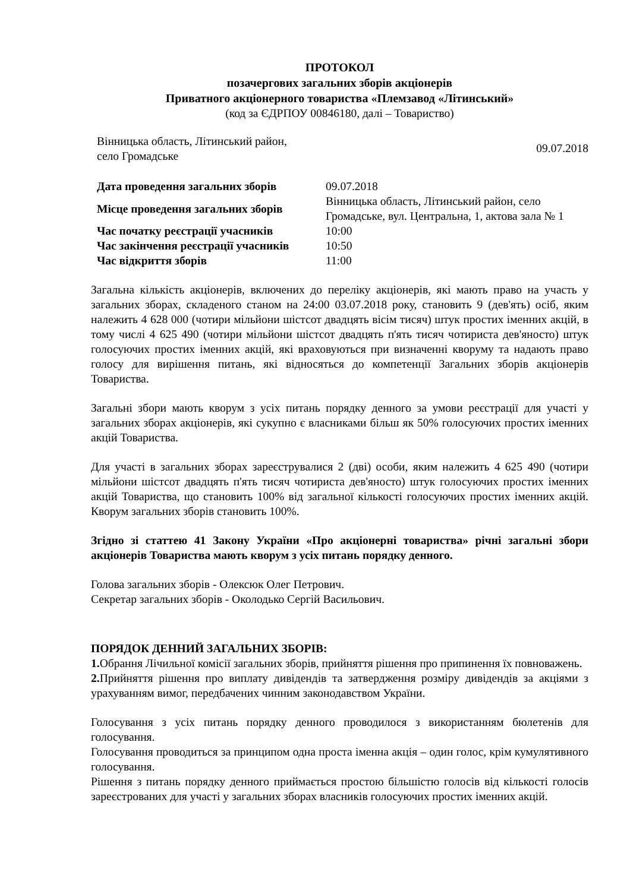ПРОТОКОЛ
позачергових загальних зборів акціонерів
Приватного акціонерного товариства «Племзавод «Літинський»
(код за ЄДРПОУ 00846180, далі – Товариство)
Вінницька область, Літинський район,
село Громадське
09.07.2018
| Дата проведення загальних зборів | 09.07.2018 |
| Місце проведення загальних зборів | Вінницька область, Літинський район, село Громадське, вул. Центральна, 1, актова зала № 1 |
| Час початку реєстрації учасників | 10:00 |
| Час закінчення реєстрації учасників | 10:50 |
| Час відкриття зборів | 11:00 |
Загальна кількість акціонерів, включених до переліку акціонерів, які мають право на участь у загальних зборах, складеного станом на 24:00 03.07.2018 року, становить 9 (дев'ять) осіб, яким належить 4 628 000 (чотири мільйони шістсот двадцять вісім тисяч) штук простих іменних акцій, в тому числі 4 625 490 (чотири мільйони шістсот двадцять п'ять тисяч чотириста дев'яносто) штук голосуючих простих іменних акцій, які враховуються при визначенні кворуму та надають право голосу для вирішення питань, які відносяться до компетенції Загальних зборів акціонерів Товариства.
Загальні збори мають кворум з усіх питань порядку денного за умови реєстрації для участі у загальних зборах акціонерів, які сукупно є власниками більш як 50% голосуючих простих іменних акцій Товариства.
Для участі в загальних зборах зареєструвалися 2 (дві) особи, яким належить 4 625 490 (чотири мільйони шістсот двадцять п'ять тисяч чотириста дев'яносто) штук голосуючих простих іменних акцій Товариства, що становить 100% від загальної кількості голосуючих простих іменних акцій. Кворум загальних зборів становить 100%.
Згідно зі статтею 41 Закону України «Про акціонерні товариства» річні загальні збори акціонерів Товариства мають кворум з усіх питань порядку денного.
Голова загальних зборів - Олексюк Олег Петрович.
Секретар загальних зборів - Околодько Сергій Васильович.
ПОРЯДОК ДЕННИЙ ЗАГАЛЬНИХ ЗБОРІВ:
1. Обрання Лічильної комісії загальних зборів, прийняття рішення про припинення їх повноважень.
2. Прийняття рішення про виплату дивідендів та затвердження розміру дивідендів за акціями з урахуванням вимог, передбачених чинним законодавством України.
Голосування з усіх питань порядку денного проводилося з використанням бюлетенів для голосування.
Голосування проводиться за принципом одна проста іменна акція – один голос, крім кумулятивного голосування.
Рішення з питань порядку денного приймається простою більшістю голосів від кількості голосів зареєстрованих для участі у загальних зборах власників голосуючих простих іменних акцій.